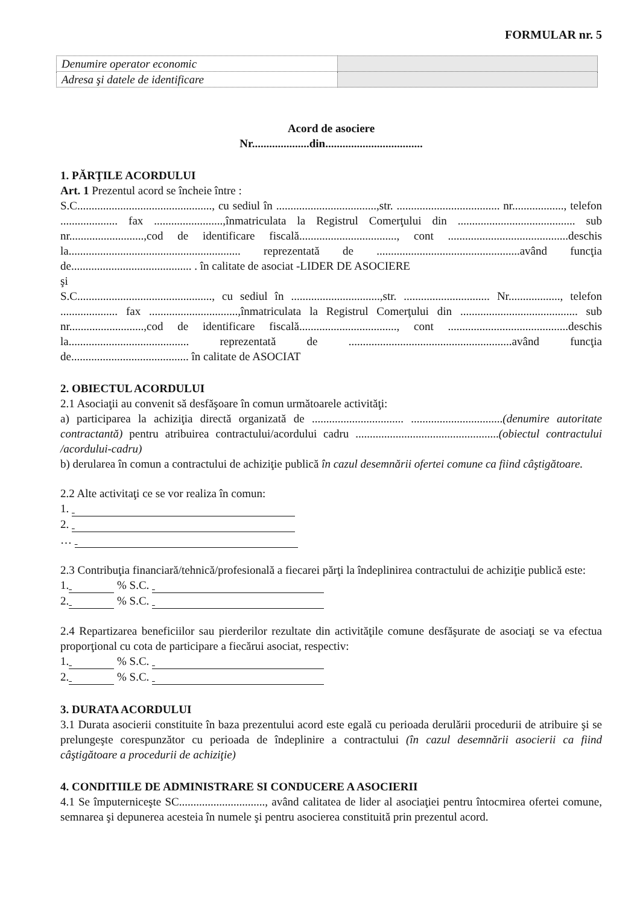FORMULAR nr. 5
| Denumire operator economic | |
| Adresa şi datele de identificare | |
Acord de asociere
Nr....................din..................................
1. PĂRŢILE ACORDULUI
Art. 1 Prezentul acord se încheie între :
S.C..............................................., cu sediul în ...................................,str. .................................... nr.................., telefon .................... fax ........................,înmatriculata la Registrul Comerţului din ......................................... sub nr..........................,cod de identificare fiscală.................................., cont ..........................................deschis la............................................................ reprezentată de ..................................................având funcţia de.......................................... . în calitate de asociat -LIDER DE ASOCIERE
şi
S.C..............................................., cu sediul în ...............................,str. .............................. Nr.................., telefon .................... fax ...............................,înmatriculata la Registrul Comerţului din ......................................... sub nr..........................,cod de identificare fiscală.................................., cont ..........................................deschis la.......................................... reprezentată de .........................................................având funcţia de......................................... în calitate de ASOCIAT
2. OBIECTUL ACORDULUI
2.1 Asociaţii au convenit să desfăşoare în comun următoarele activităţi:
a) participarea la achiziţia directă organizată de ................................ ................................(denumire autoritate contractantă) pentru atribuirea contractului/acordului cadru ..................................................(obiectul contractului /acordului-cadru)
b) derularea în comun a contractului de achiziţie publică în cazul desemnării ofertei comune ca fiind câştigătoare.
2.2 Alte activitaţi ce se vor realiza în comun:
1.
2.
…
2.3 Contribuţia financiară/tehnică/profesională a fiecarei părţi la îndeplinirea contractului de achiziţie publică este:
1. % S.C.
2. % S.C.
2.4 Repartizarea beneficiilor sau pierderilor rezultate din activităţile comune desfăşurate de asociaţi se va efectua proporţional cu cota de participare a fiecărui asociat, respectiv:
1. % S.C.
2. % S.C.
3. DURATA ACORDULUI
3.1 Durata asocierii constituite în baza prezentului acord este egală cu perioada derulării procedurii de atribuire şi se prelungeşte corespunzător cu perioada de îndeplinire a contractului (în cazul desemnării asocierii ca fiind câştigătoare a procedurii de achiziţie)
4. CONDITIILE DE ADMINISTRARE SI CONDUCERE A ASOCIERII
4.1 Se împuterniceşte SC.............................., având calitatea de lider al asociaţiei pentru întocmirea ofertei comune, semnarea şi depunerea acesteia în numele şi pentru asocierea constituită prin prezentul acord.